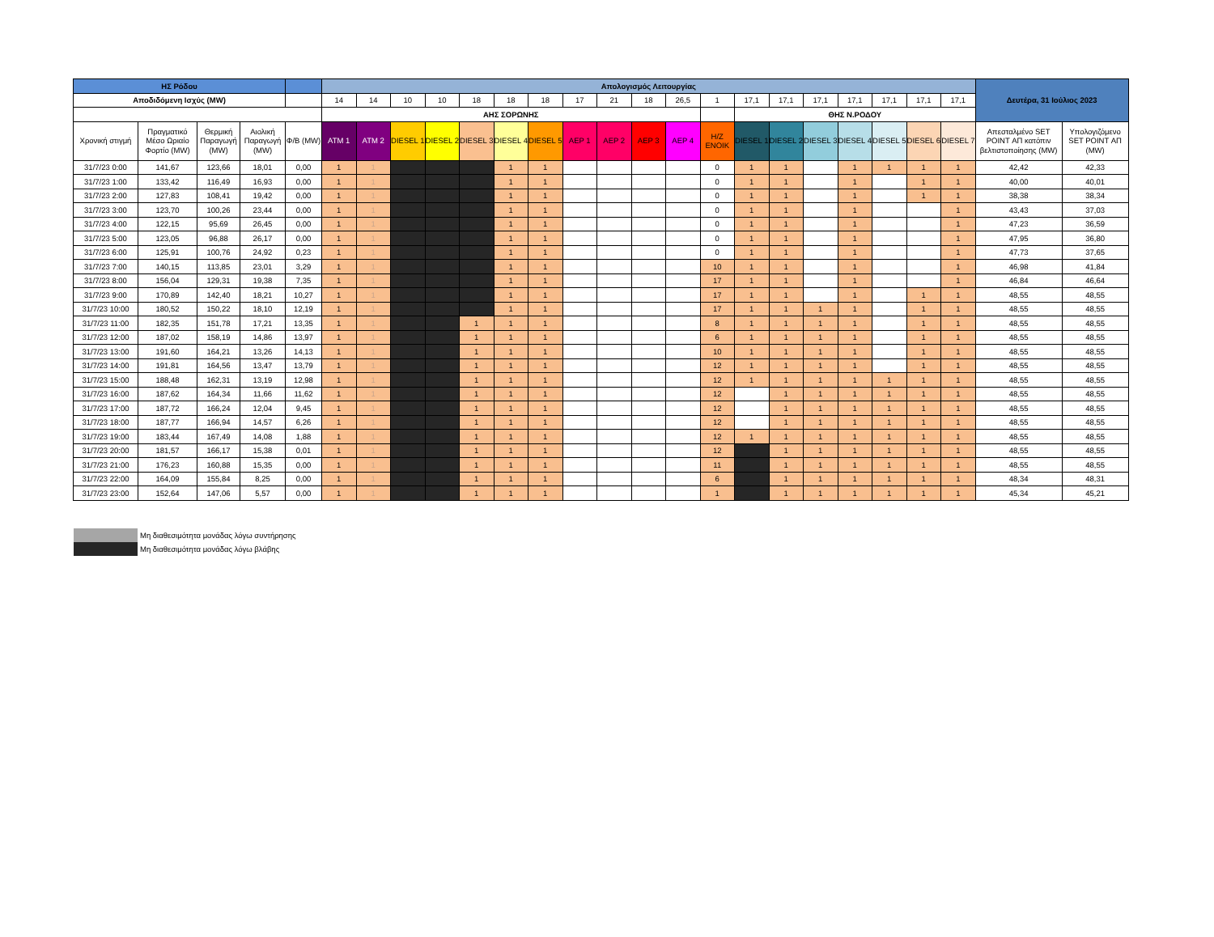| ΗΣ Ρόδου | | | | | Απολογισμός Λειτουργίας | | | | | | | | | | | | | | | | | | | Δευτέρα, 31 Ιούλιος 2023 | |
| --- | --- | --- | --- | --- | --- | --- | --- | --- | --- | --- | --- | --- | --- | --- | --- | --- | --- | --- | --- | --- | --- | --- | --- | --- | --- |
| Αποδιδόμενη Ισχύς (MW) | | | | | 14 | 14 | 10 | 10 | 18 | 18 | 18 | 17 | 21 | 18 | 26,5 | 1 | 17,1 | 17,1 | 17,1 | 17,1 | 17,1 | 17,1 | 17,1 | | |
| | | | | | ΑΗΣ ΣΟΡΩΝΗΣ | | | | | | | | | | | | ΘΗΣ Ν.ΡΟΔΟΥ | | | | | | | | |
| Χρονική στιγμή | Πραγματικό Μέσο Ωριαίο Φορτίο (MW) | Θερμική Παραγωγή (MW) | Αιολική Παραγωγή (MW) | Φ/Β (MW) | ATM 1 | ATM 2 | DIESEL 1 | DIESEL 2 | DIESEL 3 | DIESEL 4 | DIESEL 5 | ΑΕΡ 1 | ΑΕΡ 2 | ΑΕΡ 3 | ΑΕΡ 4 | Η/Ζ ΕΝΟΙΚ | DIESEL 1 | DIESEL 2 | DIESEL 3 | DIESEL 4 | DIESEL 5 | DIESEL 6 | DIESEL 7 | Απεσταλμένο SET POINT ΑΠ κατόπιν βελτιστοποίησης (MW) | Υπολογιζόμενο SET POINT ΑΠ (MW) |
| 31/7/23 0:00 | 141,67 | 123,66 | 18,01 | 0,00 | 1 | 1 | | | | 1 | 1 | | | | | 0 | 1 | 1 | | 1 | 1 | 1 | 1 | 42,42 | 42,33 |
| 31/7/23 1:00 | 133,42 | 116,49 | 16,93 | 0,00 | 1 | 1 | | | | 1 | 1 | | | | | 0 | 1 | 1 | | 1 | | 1 | 1 | 40,00 | 40,01 |
| 31/7/23 2:00 | 127,83 | 108,41 | 19,42 | 0,00 | 1 | 1 | | | | 1 | 1 | | | | | 0 | 1 | 1 | | 1 | | 1 | 1 | 38,38 | 38,34 |
| 31/7/23 3:00 | 123,70 | 100,26 | 23,44 | 0,00 | 1 | 1 | | | | 1 | 1 | | | | | 0 | 1 | 1 | | 1 | | | 1 | 43,43 | 37,03 |
| 31/7/23 4:00 | 122,15 | 95,69 | 26,45 | 0,00 | 1 | 1 | | | | 1 | 1 | | | | | 0 | 1 | 1 | | 1 | | | 1 | 47,23 | 36,59 |
| 31/7/23 5:00 | 123,05 | 96,88 | 26,17 | 0,00 | 1 | 1 | | | | 1 | 1 | | | | | 0 | 1 | 1 | | 1 | | | 1 | 47,95 | 36,80 |
| 31/7/23 6:00 | 125,91 | 100,76 | 24,92 | 0,23 | 1 | 1 | | | | 1 | 1 | | | | | 0 | 1 | 1 | | 1 | | | 1 | 47,73 | 37,65 |
| 31/7/23 7:00 | 140,15 | 113,85 | 23,01 | 3,29 | 1 | 1 | | | | 1 | 1 | | | | | 10 | 1 | 1 | | 1 | | | 1 | 46,98 | 41,84 |
| 31/7/23 8:00 | 156,04 | 129,31 | 19,38 | 7,35 | 1 | 1 | | | | 1 | 1 | | | | | 17 | 1 | 1 | | 1 | | | 1 | 46,84 | 46,64 |
| 31/7/23 9:00 | 170,89 | 142,40 | 18,21 | 10,27 | 1 | 1 | | | | 1 | 1 | | | | | 17 | 1 | 1 | | 1 | | 1 | 1 | 48,55 | 48,55 |
| 31/7/23 10:00 | 180,52 | 150,22 | 18,10 | 12,19 | 1 | 1 | | | | 1 | 1 | | | | | 17 | 1 | 1 | 1 | 1 | | 1 | 1 | 48,55 | 48,55 |
| 31/7/23 11:00 | 182,35 | 151,78 | 17,21 | 13,35 | 1 | 1 | | | 1 | 1 | 1 | | | | | 8 | 1 | 1 | 1 | 1 | | 1 | 1 | 48,55 | 48,55 |
| 31/7/23 12:00 | 187,02 | 158,19 | 14,86 | 13,97 | 1 | 1 | | | 1 | 1 | 1 | | | | | 6 | 1 | 1 | 1 | 1 | | 1 | 1 | 48,55 | 48,55 |
| 31/7/23 13:00 | 191,60 | 164,21 | 13,26 | 14,13 | 1 | 1 | | | 1 | 1 | 1 | | | | | 10 | 1 | 1 | 1 | 1 | | 1 | 1 | 48,55 | 48,55 |
| 31/7/23 14:00 | 191,81 | 164,56 | 13,47 | 13,79 | 1 | 1 | | | 1 | 1 | 1 | | | | | 12 | 1 | 1 | 1 | 1 | | 1 | 1 | 48,55 | 48,55 |
| 31/7/23 15:00 | 188,48 | 162,31 | 13,19 | 12,98 | 1 | 1 | | | 1 | 1 | 1 | | | | | 12 | 1 | 1 | 1 | 1 | 1 | 1 | 1 | 48,55 | 48,55 |
| 31/7/23 16:00 | 187,62 | 164,34 | 11,66 | 11,62 | 1 | 1 | | | 1 | 1 | 1 | | | | | 12 | | 1 | 1 | 1 | 1 | 1 | 1 | 48,55 | 48,55 |
| 31/7/23 17:00 | 187,72 | 166,24 | 12,04 | 9,45 | 1 | 1 | | | 1 | 1 | 1 | | | | | 12 | | 1 | 1 | 1 | 1 | 1 | 1 | 48,55 | 48,55 |
| 31/7/23 18:00 | 187,77 | 166,94 | 14,57 | 6,26 | 1 | 1 | | | 1 | 1 | 1 | | | | | 12 | | 1 | 1 | 1 | 1 | 1 | 1 | 48,55 | 48,55 |
| 31/7/23 19:00 | 183,44 | 167,49 | 14,08 | 1,88 | 1 | 1 | | | 1 | 1 | 1 | | | | | 12 | 1 | 1 | 1 | 1 | 1 | 1 | 1 | 48,55 | 48,55 |
| 31/7/23 20:00 | 181,57 | 166,17 | 15,38 | 0,01 | 1 | 1 | | | 1 | 1 | 1 | | | | | 12 | | 1 | 1 | 1 | 1 | 1 | 1 | 48,55 | 48,55 |
| 31/7/23 21:00 | 176,23 | 160,88 | 15,35 | 0,00 | 1 | 1 | | | 1 | 1 | 1 | | | | | 11 | | 1 | 1 | 1 | 1 | 1 | 1 | 48,55 | 48,55 |
| 31/7/23 22:00 | 164,09 | 155,84 | 8,25 | 0,00 | 1 | 1 | | | 1 | 1 | 1 | | | | | 6 | | 1 | 1 | 1 | 1 | 1 | 1 | 48,34 | 48,31 |
| 31/7/23 23:00 | 152,64 | 147,06 | 5,57 | 0,00 | 1 | 1 | | | 1 | 1 | 1 | | | | | 1 | | 1 | 1 | 1 | 1 | 1 | 1 | 45,34 | 45,21 |
Μη διαθεσιμότητα μονάδας λόγω συντήρησης
Μη διαθεσιμότητα μονάδας λόγω βλάβης